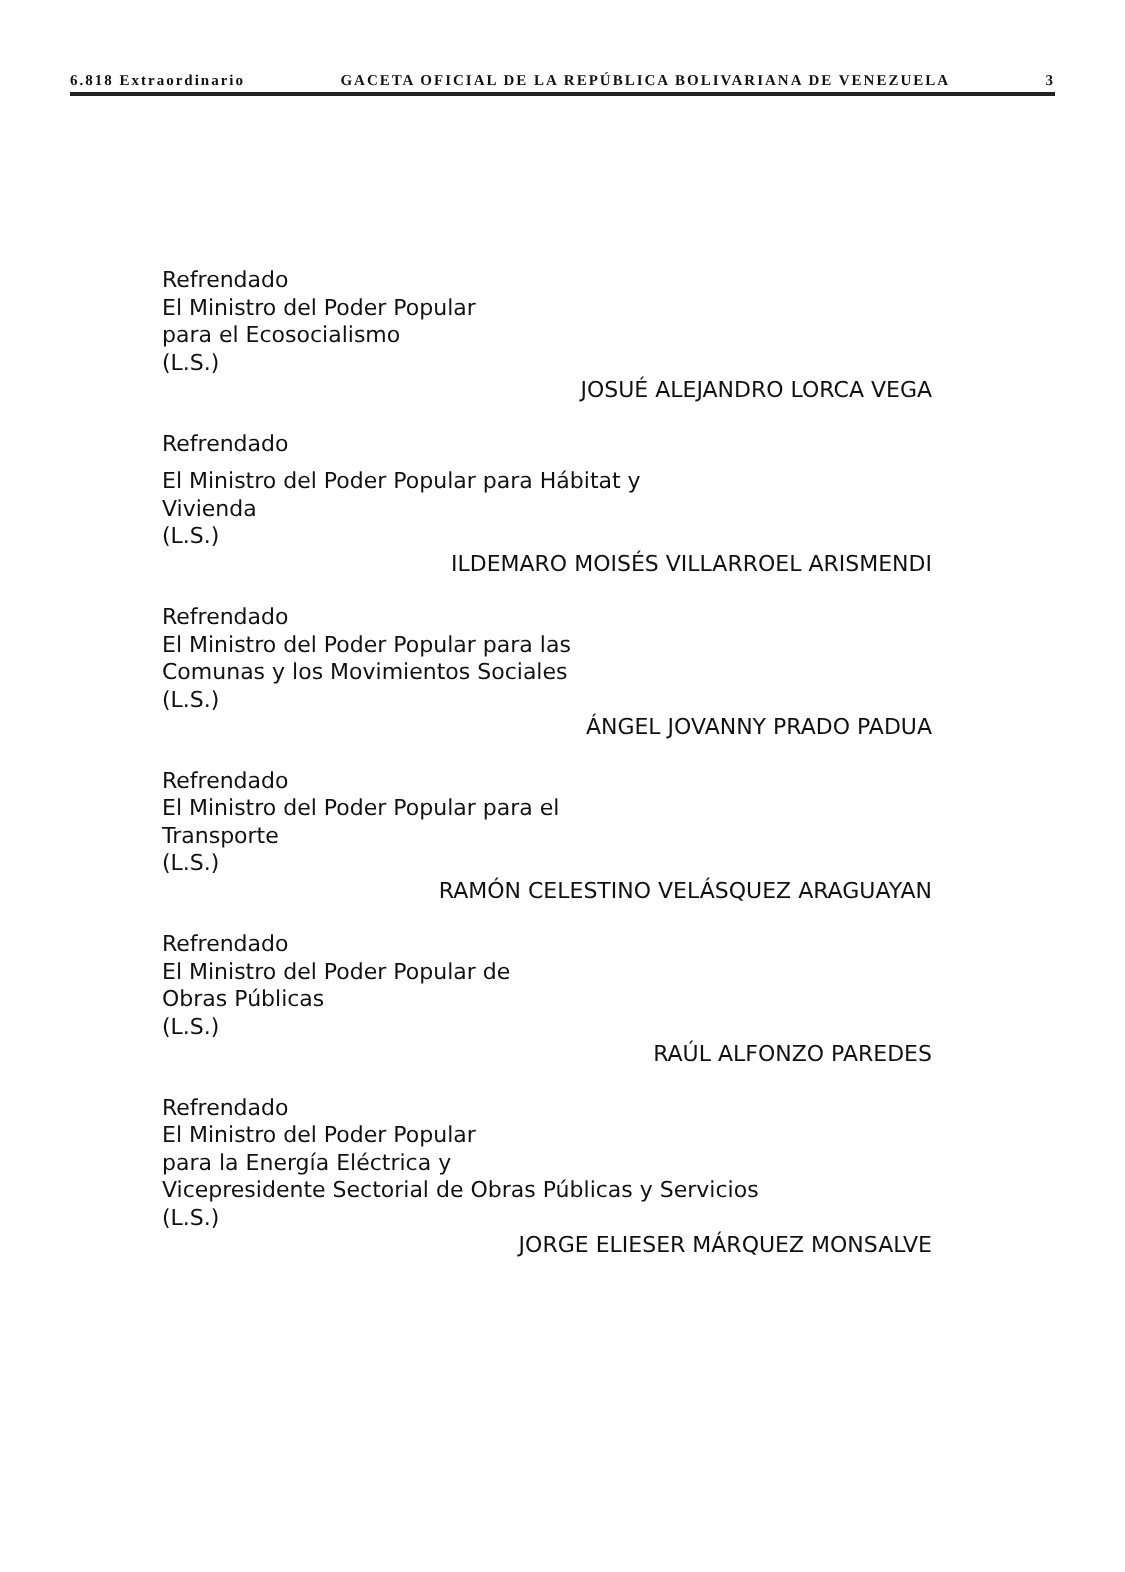6.818 Extraordinario GACETA OFICIAL DE LA REPÚBLICA BOLIVARIANA DE VENEZUELA 3
Refrendado
El Ministro del Poder Popular
para el Ecosocialismo
(L.S.)
JOSUÉ ALEJANDRO LORCA VEGA
Refrendado
El Ministro del Poder Popular para Hábitat y
Vivienda
(L.S.)
ILDEMARO MOISÉS VILLARROEL ARISMENDI
Refrendado
El Ministro del Poder Popular para las
Comunas y los Movimientos Sociales
(L.S.)
ÁNGEL JOVANNY PRADO PADUA
Refrendado
El Ministro del Poder Popular para el
Transporte
(L.S.)
RAMÓN CELESTINO VELÁSQUEZ ARAGUAYAN
Refrendado
El Ministro del Poder Popular de
Obras Públicas
(L.S.)
RAÚL ALFONZO PAREDES
Refrendado
El Ministro del Poder Popular
para la Energía Eléctrica y
Vicepresidente Sectorial de Obras Públicas y Servicios
(L.S.)
JORGE ELIESER MÁRQUEZ MONSALVE